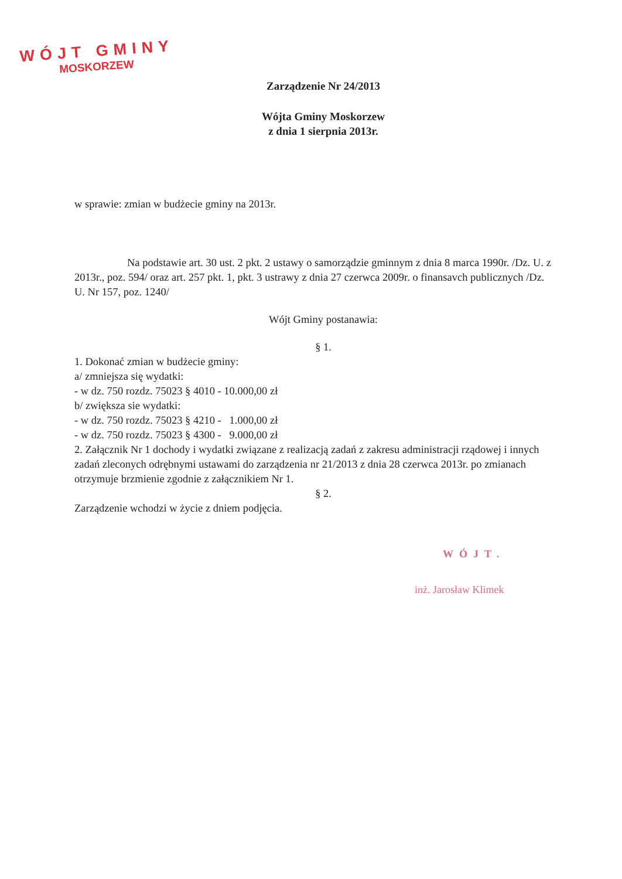WÓJT GMINY
MOSKORZEW
Zarządzenie Nr 24/2013
Wójta Gminy Moskorzew
z dnia 1 sierpnia 2013r.
w sprawie: zmian w budżecie gminy na 2013r.
Na podstawie art. 30 ust. 2 pkt. 2 ustawy o samorządzie gminnym z dnia 8 marca 1990r. /Dz. U. z 2013r., poz. 594/ oraz art. 257 pkt. 1, pkt. 3 ustrawy z dnia 27 czerwca 2009r. o finansavch publicznych /Dz. U. Nr 157, poz. 1240/
Wójt Gminy postanawia:
§ 1.
1. Dokonać zmian w budżecie gminy:
a/ zmniejsza się wydatki:
- w dz. 750 rozdz. 75023 § 4010 - 10.000,00 zł
b/ zwiększa sie wydatki:
- w dz. 750 rozdz. 75023 § 4210 - 1.000,00 zł
- w dz. 750 rozdz. 75023 § 4300 - 9.000,00 zł
2. Załącznik Nr 1 dochody i wydatki związane z realizacją zadań z zakresu administracji rządowej i innych zadań zleconych odrębnymi ustawami do zarządzenia nr 21/2013 z dnia 28 czerwca 2013r. po zmianach otrzymuje brzmienie zgodnie z załącznikiem Nr 1.
§ 2.
Zarządzenie wchodzi w życie z dniem podjęcia.
WÓJT.
inż. Jarosław Klimek